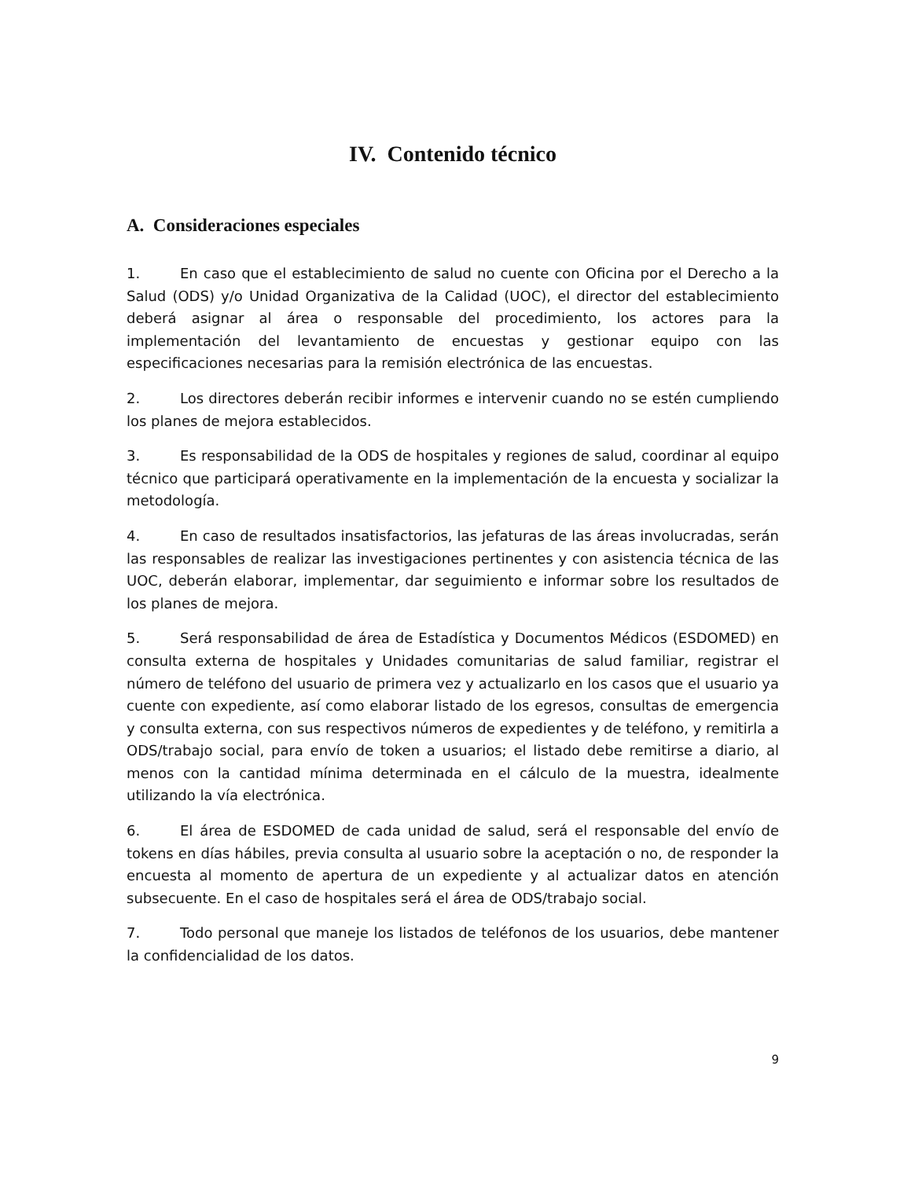IV. Contenido técnico
A. Consideraciones especiales
1. En caso que el establecimiento de salud no cuente con Oficina por el Derecho a la Salud (ODS) y/o Unidad Organizativa de la Calidad (UOC), el director del establecimiento deberá asignar al área o responsable del procedimiento, los actores para la implementación del levantamiento de encuestas y gestionar equipo con las especificaciones necesarias para la remisión electrónica de las encuestas.
2. Los directores deberán recibir informes e intervenir cuando no se estén cumpliendo los planes de mejora establecidos.
3. Es responsabilidad de la ODS de hospitales y regiones de salud, coordinar al equipo técnico que participará operativamente en la implementación de la encuesta y socializar la metodología.
4. En caso de resultados insatisfactorios, las jefaturas de las áreas involucradas, serán las responsables de realizar las investigaciones pertinentes y con asistencia técnica de las UOC, deberán elaborar, implementar, dar seguimiento e informar sobre los resultados de los planes de mejora.
5. Será responsabilidad de área de Estadística y Documentos Médicos (ESDOMED) en consulta externa de hospitales y Unidades comunitarias de salud familiar, registrar el número de teléfono del usuario de primera vez y actualizarlo en los casos que el usuario ya cuente con expediente, así como elaborar listado de los egresos, consultas de emergencia y consulta externa, con sus respectivos números de expedientes y de teléfono, y remitirla a ODS/trabajo social, para envío de token a usuarios; el listado debe remitirse a diario, al menos con la cantidad mínima determinada en el cálculo de la muestra, idealmente utilizando la vía electrónica.
6. El área de ESDOMED de cada unidad de salud, será el responsable del envío de tokens en días hábiles, previa consulta al usuario sobre la aceptación o no, de responder la encuesta al momento de apertura de un expediente y al actualizar datos en atención subsecuente. En el caso de hospitales será el área de ODS/trabajo social.
7. Todo personal que maneje los listados de teléfonos de los usuarios, debe mantener la confidencialidad de los datos.
9